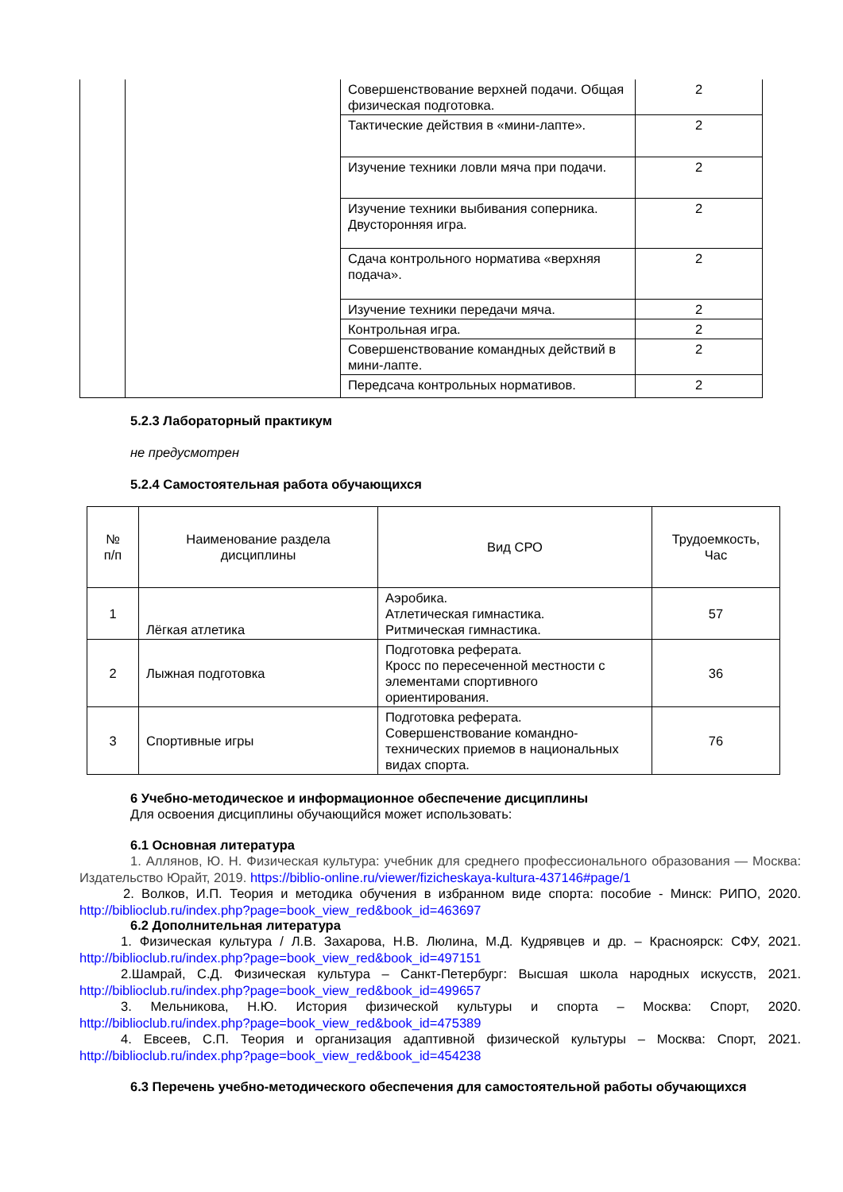| | | Совершенствование верхней подачи. Общая физическая подготовка. | 2 |
| | | Тактические действия в «мини-лапте». | 2 |
| | | Изучение техники ловли мяча при подачи. | 2 |
| | | Изучение техники выбивания соперника. Двусторонняя игра. | 2 |
| | | Сдача контрольного норматива «верхняя подача». | 2 |
| | | Изучение техники передачи мяча. | 2 |
| | | Контрольная игра. | 2 |
| | | Совершенствование командных действий в мини-лапте. | 2 |
| | | Передсача контрольных нормативов. | 2 |
5.2.3 Лабораторный практикум
не предусмотрен
5.2.4 Самостоятельная работа обучающихся
| № п/п | Наименование раздела дисциплины | Вид СРО | Трудоемкость, Час |
| --- | --- | --- | --- |
| 1 | Лёгкая атлетика | Аэробика. Атлетическая гимнастика. Ритмическая гимнастика. | 57 |
| 2 | Лыжная подготовка | Подготовка реферата. Кросс по пересеченной местности с элементами спортивного ориентирования. | 36 |
| 3 | Спортивные игры | Подготовка реферата. Совершенствование командно-технических приемов в национальных видах спорта. | 76 |
6 Учебно-методическое и информационное обеспечение дисциплины
Для освоения дисциплины обучающийся может использовать:
6.1 Основная литература
1. Аллянов, Ю. Н. Физическая культура: учебник для среднего профессионального образования — Москва: Издательство Юрайт, 2019. https://biblio-online.ru/viewer/fizicheskaya-kultura-437146#page/1
2. Волков, И.П. Теория и методика обучения в избранном виде спорта: пособие - Минск: РИПО, 2020. http://biblioclub.ru/index.php?page=book_view_red&book_id=463697
6.2 Дополнительная литература
1. Физическая культура / Л.В. Захарова, Н.В. Люлина, М.Д. Кудрявцев и др. – Красноярск: СФУ, 2021. http://biblioclub.ru/index.php?page=book_view_red&book_id=497151
2.Шамрай, С.Д. Физическая культура – Санкт-Петербург: Высшая школа народных искусств, 2021. http://biblioclub.ru/index.php?page=book_view_red&book_id=499657
3. Мельникова, Н.Ю. История физической культуры и спорта – Москва: Спорт, 2020. http://biblioclub.ru/index.php?page=book_view_red&book_id=475389
4. Евсеев, С.П. Теория и организация адаптивной физической культуры – Москва: Спорт, 2021. http://biblioclub.ru/index.php?page=book_view_red&book_id=454238
6.3 Перечень учебно-методического обеспечения для самостоятельной работы обучающихся